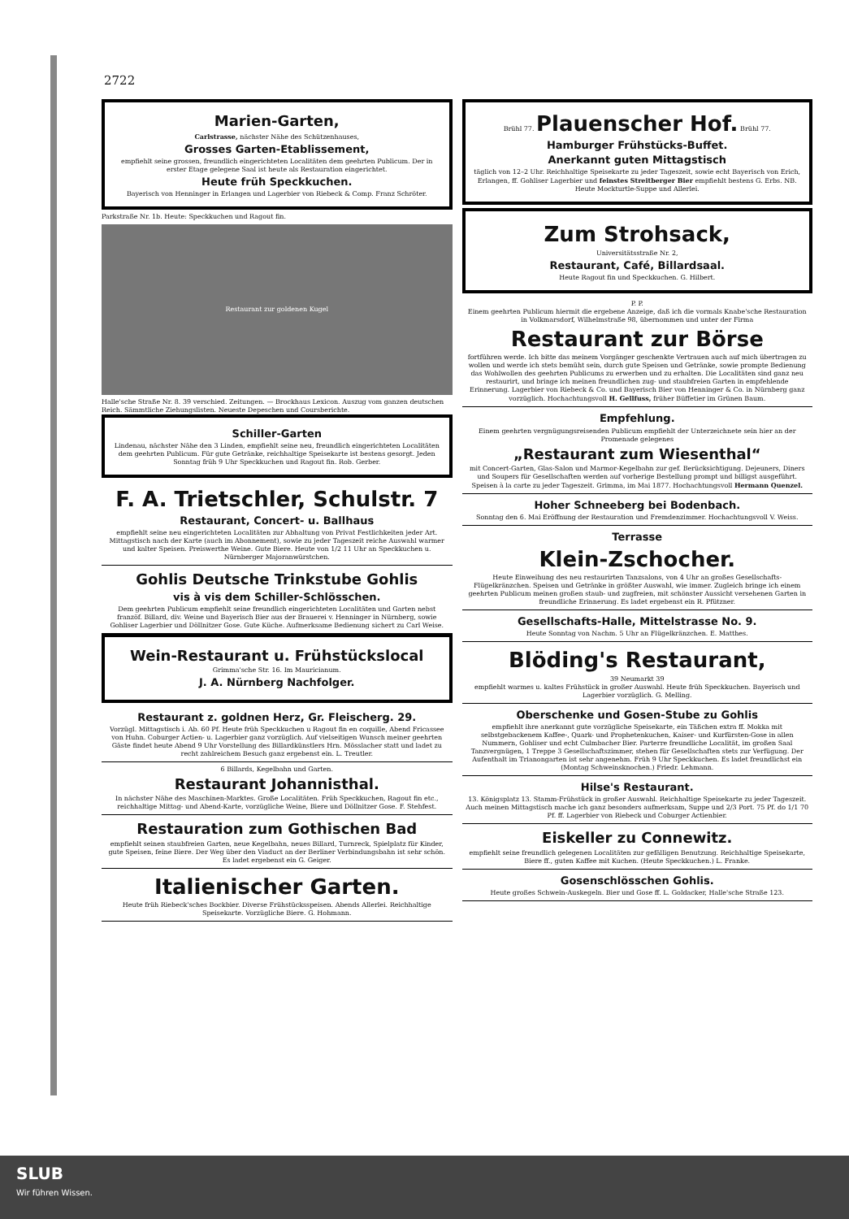2722
Marien-Garten,
Carlstrasse, nächster Nähe des Schützenhauses,
Grosses Garten-Etablissement,
empfiehlt seine grossen, freundlich eingerichteten Localitäten dem geehrten Publicum. Der in erster Etage gelegene Saal ist heute als Restauration eingerichtet.
Heute früh Speckkuchen.
Bayerisch von Henninger in Erlangen und Lagerbier von Riebeck & Comp. Franz Schröter.
Parkstraße Nr. 1b. Heute: Speckkuchen und Ragout fin.
Restaurant zur goldenen Kugel
Halle'sche Straße Nr. 8. 39 verschied. Zeitungen. — Brockhaus Lexicon. Auszug vom ganzen deutschen Reich. Sämmtliche Ziehungslisten. Neueste Depeschen und Coursberichte.
Schiller-Garten
Lindenau, nächster Nähe den 3 Linden, empfiehlt seine neu, freundlich eingerichteten Localitäten dem geehrten Publicum. Für gute Getränke, reichhaltige Speisekarte ist bestens gesorgt. Jeden Sonntag früh 9 Uhr Speckkuchen und Ragout fin. Rob. Gerber.
F. A. Trietschler, Schulstr. 7
Restaurant, Concert- u. Ballhaus
empfiehlt seine neu eingerichteten Localitäten zur Abhaltung von Privat Festlichkeiten jeder Art. Mittagstisch nach der Karte (auch im Abonnement), sowie zu jeder Tageszeit reiche Auswahl warmer und kalter Speisen. Preiswerthe Weine. Gute Biere. Heute von 1/2 11 Uhr an Speckkuchen u. Nürnberger Majoranwürstchen.
Gohlis Deutsche Trinkstube Gohlis
vis à vis dem Schiller-Schlösschen.
Dem geehrten Publicum empfiehlt seine freundlich eingerichteten Localitäten und Garten nebst franzöf. Billard, div. Weine und Bayerisch Bier aus der Brauerei v. Henninger in Nürnberg, sowie Gohliser Lagerbier und Döllnitzer Gose. Gute Küche. Aufmerksame Bedienung sichert zu Carl Weise.
Wein-Restaurant u. Frühstückslocal
Grimma'sche Str. 16. Im Mauricianum.
J. A. Nürnberg Nachfolger.
Restaurant z. goldnen Herz, Gr. Fleischerg. 29.
Vorzügl. Mittagstisch i. Ab. 60 Pf. Heute früh Speckkuchen u Ragout fin en coquille, Abend Fricassee von Huhn. Coburger Actien- u. Lagerbier ganz vorzüglich. Auf vielseitigen Wunsch meiner geehrten Gäste findet heute Abend 9 Uhr Vorstellung des Billardkünstlers Hrn. Mösslacher statt und ladet zu recht zahlreichem Besuch ganz ergebenst ein. L. Treutler.
6 Billards, Kegelbahn und Garten.
Restaurant Johannisthal.
In nächster Nähe des Maschinen-Marktes. Große Localitäten. Früh Speckkuchen, Ragout fin etc., reichhaltige Mittag- und Abend-Karte, vorzügliche Weine, Biere und Döllnitzer Gose. F. Stehfest.
Restauration zum Gothischen Bad
empfiehlt seinen staubfreien Garten, neue Kegelbahn, neues Billard, Turnreck, Spielplatz für Kinder, gute Speisen, feine Biere. Der Weg über den Viaduct an der Berliner Verbindungsbahn ist sehr schön. Es ladet ergebenst ein G. Geiger.
Italienischer Garten.
Heute früh Riebeck'sches Bockbier. Diverse Frühstücksspeisen. Abends Allerlei. Reichhaltige Speisekarte. Vorzügliche Biere. G. Hohmann.
Brühl 77.
Plauenscher Hof.
Brühl 77.
Hamburger Frühstücks-Buffet.
Anerkannt guten Mittagstisch
täglich von 12–2 Uhr. Reichhaltige Speisekarte zu jeder Tageszeit, sowie echt Bayerisch von Erich, Erlangen, ff. Gohliser Lagerbier und feinstes Streitberger Bier empfiehlt bestens G. Erbs. NB. Heute Mockturtle-Suppe und Allerlei.
Zum Strohsack,
Universitätsstraße Nr. 2,
Restaurant, Café, Billardsaal.
Heute Ragout fin und Speckkuchen. G. Hilbert.
P. P.
Einem geehrten Publicum hiermit die ergebene Anzeige, daß ich die vormals Knabe'sche Restauration in Volkmarsdorf, Wilhelmstraße 98, übernommen und unter der Firma
Restaurant zur Börse
fortführen werde. Ich bitte das meinem Vorgänger geschenkte Vertrauen auch auf mich übertragen zu wollen und werde ich stets bemüht sein, durch gute Speisen und Getränke, sowie prompte Bedienung das Wohlwollen des geehrten Publicums zu erwerben und zu erhalten. Die Localitäten sind ganz neu restaurirt, und bringe ich meinen freundlichen zug- und staubfreien Garten in empfehlende Erinnerung. Lagerbier von Riebeck & Co. und Bayerisch Bier von Henninger & Co. in Nürnberg ganz vorzüglich. Hochachtungsvoll H. Gellfuss, früher Büffetier im Grünen Baum.
Empfehlung.
Einem geehrten vergnügungsreisenden Publicum empfiehlt der Unterzeichnete sein hier an der Promenade gelegenes
„Restaurant zum Wiesenthal“
mit Concert-Garten, Glas-Salon und Marmor-Kegelbahn zur gef. Berücksichtigung. Dejeuners, Diners und Soupers für Gesellschaften werden auf vorherige Bestellung prompt und billigst ausgeführt. Speisen à la carte zu jeder Tageszeit. Grimma, im Mai 1877. Hochachtungsvoll Hermann Quenzel.
Hoher Schneeberg bei Bodenbach.
Sonntag den 6. Mai Eröffnung der Restauration und Fremdenzimmer. Hochachtungsvoll V. Weiss.
Terrasse
Klein-Zschocher.
Heute Einweihung des neu restaurirten Tanzsalons, von 4 Uhr an großes Gesellschafts-Flügelkränzchen. Speisen und Getränke in größter Auswahl, wie immer. Zugleich bringe ich einem geehrten Publicum meinen großen staub- und zugfreien, mit schönster Aussicht versehenen Garten in freundliche Erinnerung. Es ladet ergebenst ein R. Pfützner.
Gesellschafts-Halle, Mittelstrasse No. 9.
Heute Sonntag von Nachm. 5 Uhr an Flügelkränzchen. E. Matthes.
Blöding's Restaurant,
39 Neumarkt 39
empfiehlt warmes u. kaltes Frühstück in großer Auswahl. Heute früh Speckkuchen. Bayerisch und Lagerbier vorzüglich. G. Melling.
Oberschenke und Gosen-Stube zu Gohlis
empfiehlt ihre anerkannt gute vorzügliche Speisekarte, ein Täßchen extra ff. Mokka mit selbstgebackenem Kaffee-, Quark- und Prophetenkuchen, Kaiser- und Kurfürsten-Gose in allen Nummern, Gohliser und echt Culmbacher Bier. Parterre freundliche Localität, im großen Saal Tanzvergnügen, 1 Treppe 3 Gesellschaftszimmer, stehen für Gesellschaften stets zur Verfügung. Der Aufenthalt im Trianongarten ist sehr angenehm. Früh 9 Uhr Speckkuchen. Es ladet freundlichst ein (Montag Schweinsknochen.) Friedr. Lehmann.
Hilse's Restaurant.
13. Königsplatz 13. Stamm-Frühstück in großer Auswahl. Reichhaltige Speisekarte zu jeder Tageszeit. Auch meinen Mittagstisch mache ich ganz besonders aufmerksam, Suppe und 2/3 Port. 75 Pf. do 1/1 70 Pf. ff. Lagerbier von Riebeck und Coburger Actienbier.
Eiskeller zu Connewitz.
empfiehlt seine freundlich gelegenen Localitäten zur gefälligen Benutzung. Reichhaltige Speisekarte, Biere ff., guten Kaffee mit Kuchen. (Heute Speckkuchen.) L. Franke.
Gosenschlösschen Gohlis.
Heute großes Schwein-Auskegeln. Bier und Gose ff. L. Goldacker, Halle'sche Straße 123.
SLUB
Wir führen Wissen.